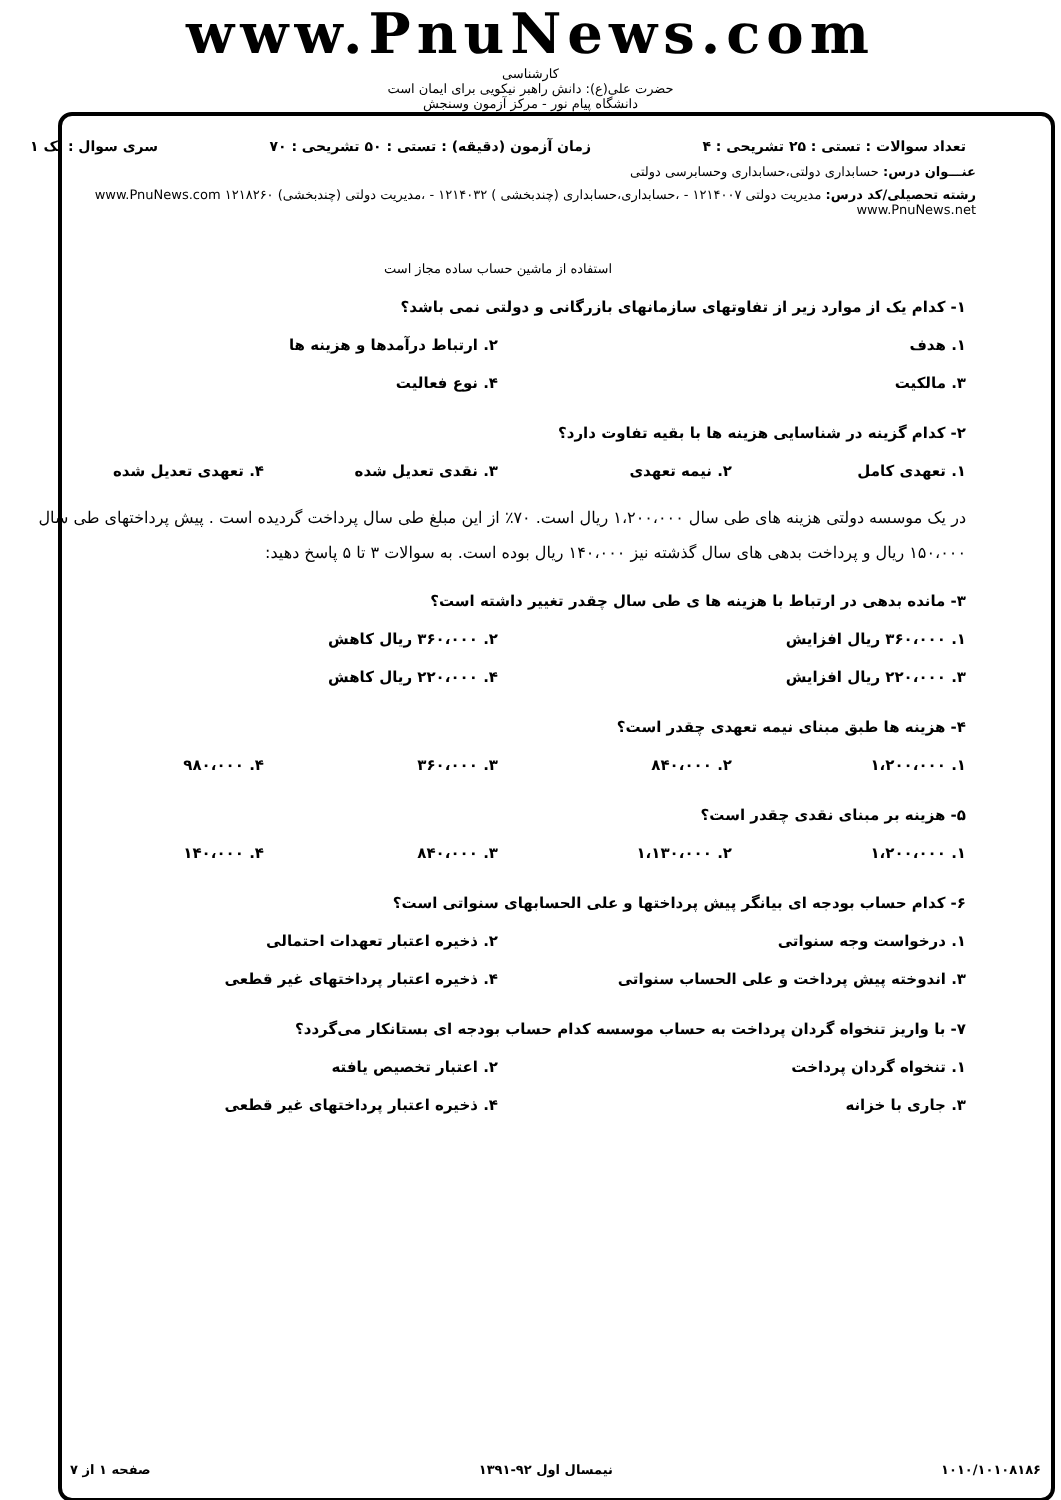www.PnuNews.com
کارشناسی
حضرت علی(ع): دانش راهبر نیکویی برای ایمان است
دانشگاه پیام نور - مرکز آزمون وسنجش
تعداد سوالات : تستی : ۲۵ تشریحی : ۴ زمان آزمون (دقیقه) : تستی : ۵۰ تشریحی : ۷۰ سری سوال : یک ۱
عنـــوان درس: حسابداری دولتی،حسابداری وحسابرسی دولتی
رشته تحصیلی/کد درس: مدیریت دولتی ۱۲۱۴۰۰۷ - ،حسابداری،حسابداری (چندبخشی ) ۱۲۱۴۰۳۲ - ،مدیریت دولتی (چندبخشی) ۱۲۱۸۲۶۰ www.PnuNews.com www.PnuNews.net
استفاده از ماشین حساب ساده مجاز است
۱- کدام یک از موارد زیر از تفاوتهای سازمانهای بازرگانی و دولتی نمی باشد؟
۱. هدف ۲. ارتباط درآمدها و هزینه ها
۳. مالکیت ۴. نوع فعالیت
۲- کدام گزینه در شناسایی هزینه ها با بقیه تفاوت دارد؟
۱. تعهدی کامل ۲. نیمه تعهدی ۳. نقدی تعدیل شده ۴. تعهدی تعدیل شده
در یک موسسه دولتی هزینه های طی سال ۱،۲۰۰،۰۰۰ ریال است. ۷۰٪ از این مبلغ طی سال پرداخت گردیده است . پیش پرداختهای طی سال ۱۵۰،۰۰۰ ریال و پرداخت بدهی های سال گذشته نیز ۱۴۰،۰۰۰ ریال بوده است. به سوالات ۳ تا ۵ پاسخ دهید:
۳- مانده بدهی در ارتباط با هزینه ها ی طی سال چقدر تغییر داشته است؟
۱. ۳۶۰،۰۰۰ ریال افزایش ۲. ۳۶۰،۰۰۰ ریال کاهش
۳. ۲۲۰،۰۰۰ ریال افزایش ۴. ۲۲۰،۰۰۰ ریال کاهش
۴- هزینه ها طبق مبنای نیمه تعهدی چقدر است؟
۱. ۱،۲۰۰،۰۰۰ ۲. ۸۴۰،۰۰۰ ۳. ۳۶۰،۰۰۰ ۴. ۹۸۰،۰۰۰
۵- هزینه بر مبنای نقدی چقدر است؟
۱. ۱،۲۰۰،۰۰۰ ۲. ۱،۱۳۰،۰۰۰ ۳. ۸۴۰،۰۰۰ ۴. ۱۴۰،۰۰۰
۶- کدام حساب بودجه ای بیانگر پیش پرداختها و علی الحسابهای سنواتی است؟
۱. درخواست وجه سنواتی ۲. ذخیره اعتبار تعهدات احتمالی
۳. اندوخته پیش پرداخت و علی الحساب سنواتی
۴. ذخیره اعتبار پرداختهای غیر قطعی
۷- با واریز تنخواه گردان پرداخت به حساب موسسه کدام حساب بودجه ای بستانکار می‌گردد؟
۱. تنخواه گردان پرداخت ۲. اعتبار تخصیص یافته
۳. جاری با خزانه ۴. ذخیره اعتبار پرداختهای غیر قطعی
۱۰۱۰/۱۰۱۰۸۱۸۶ نیمسال اول ۹۲-۱۳۹۱ صفحه ۱ از ۷